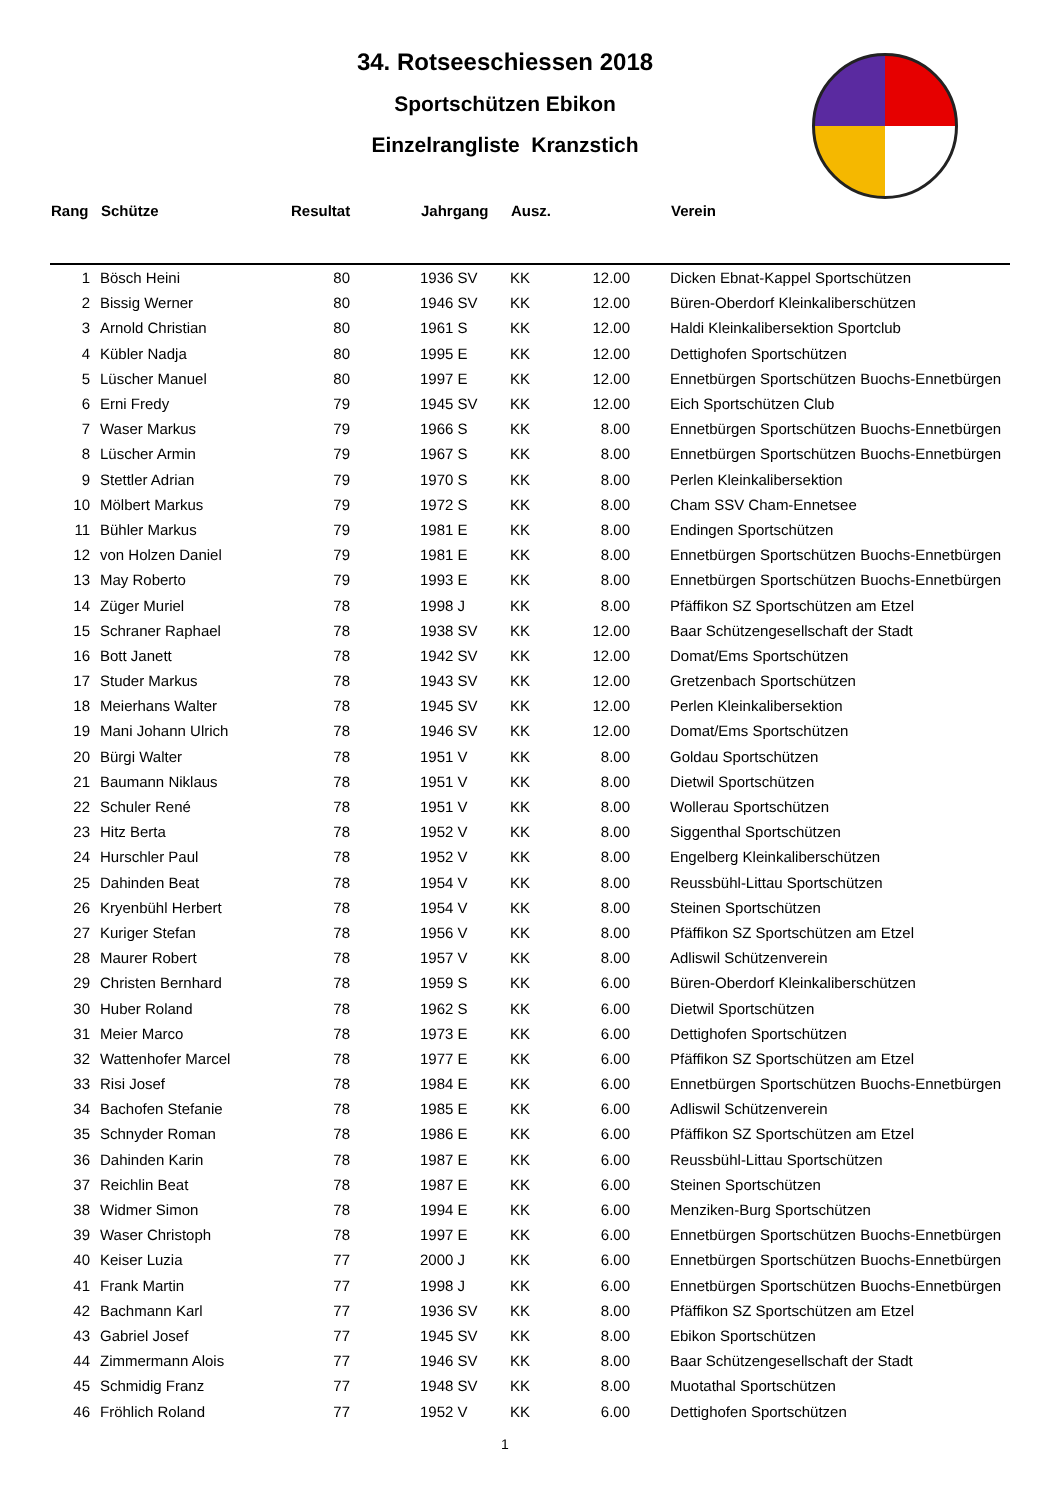34. Rotseeschiessen 2018
Sportschützen Ebikon
Einzelrangliste Kranzstich
| Rang | | Schütze | Resultat | | Jahrgang | Ausz. | | | Verein |
| --- | --- | --- | --- | --- | --- | --- | --- | --- | --- |
| 1 | | Bösch Heini | 80 | | 1936 SV | KK | 12.00 | | Dicken Ebnat-Kappel Sportschützen |
| 2 | | Bissig Werner | 80 | | 1946 SV | KK | 12.00 | | Büren-Oberdorf Kleinkaliberschützen |
| 3 | | Arnold Christian | 80 | | 1961 S | KK | 12.00 | | Haldi Kleinkalibersektion Sportclub |
| 4 | | Kübler Nadja | 80 | | 1995 E | KK | 12.00 | | Dettighofen Sportschützen |
| 5 | | Lüscher Manuel | 80 | | 1997 E | KK | 12.00 | | Ennetbürgen Sportschützen Buochs-Ennetbürgen |
| 6 | | Erni Fredy | 79 | | 1945 SV | KK | 12.00 | | Eich Sportschützen Club |
| 7 | | Waser Markus | 79 | | 1966 S | KK | 8.00 | | Ennetbürgen Sportschützen Buochs-Ennetbürgen |
| 8 | | Lüscher Armin | 79 | | 1967 S | KK | 8.00 | | Ennetbürgen Sportschützen Buochs-Ennetbürgen |
| 9 | | Stettler Adrian | 79 | | 1970 S | KK | 8.00 | | Perlen Kleinkalibersektion |
| 10 | | Mölbert Markus | 79 | | 1972 S | KK | 8.00 | | Cham SSV Cham-Ennetsee |
| 11 | | Bühler Markus | 79 | | 1981 E | KK | 8.00 | | Endingen Sportschützen |
| 12 | | von Holzen Daniel | 79 | | 1981 E | KK | 8.00 | | Ennetbürgen Sportschützen Buochs-Ennetbürgen |
| 13 | | May Roberto | 79 | | 1993 E | KK | 8.00 | | Ennetbürgen Sportschützen Buochs-Ennetbürgen |
| 14 | | Züger Muriel | 78 | | 1998 J | KK | 8.00 | | Pfäffikon SZ Sportschützen am Etzel |
| 15 | | Schraner Raphael | 78 | | 1938 SV | KK | 12.00 | | Baar Schützengesellschaft der Stadt |
| 16 | | Bott Janett | 78 | | 1942 SV | KK | 12.00 | | Domat/Ems Sportschützen |
| 17 | | Studer Markus | 78 | | 1943 SV | KK | 12.00 | | Gretzenbach Sportschützen |
| 18 | | Meierhans Walter | 78 | | 1945 SV | KK | 12.00 | | Perlen Kleinkalibersektion |
| 19 | | Mani Johann Ulrich | 78 | | 1946 SV | KK | 12.00 | | Domat/Ems Sportschützen |
| 20 | | Bürgi Walter | 78 | | 1951 V | KK | 8.00 | | Goldau Sportschützen |
| 21 | | Baumann Niklaus | 78 | | 1951 V | KK | 8.00 | | Dietwil Sportschützen |
| 22 | | Schuler René | 78 | | 1951 V | KK | 8.00 | | Wollerau Sportschützen |
| 23 | | Hitz Berta | 78 | | 1952 V | KK | 8.00 | | Siggenthal Sportschützen |
| 24 | | Hurschler Paul | 78 | | 1952 V | KK | 8.00 | | Engelberg Kleinkaliberschützen |
| 25 | | Dahinden Beat | 78 | | 1954 V | KK | 8.00 | | Reussbühl-Littau Sportschützen |
| 26 | | Kryenbühl Herbert | 78 | | 1954 V | KK | 8.00 | | Steinen Sportschützen |
| 27 | | Kuriger Stefan | 78 | | 1956 V | KK | 8.00 | | Pfäffikon SZ Sportschützen am Etzel |
| 28 | | Maurer Robert | 78 | | 1957 V | KK | 8.00 | | Adliswil Schützenverein |
| 29 | | Christen Bernhard | 78 | | 1959 S | KK | 6.00 | | Büren-Oberdorf Kleinkaliberschützen |
| 30 | | Huber Roland | 78 | | 1962 S | KK | 6.00 | | Dietwil Sportschützen |
| 31 | | Meier Marco | 78 | | 1973 E | KK | 6.00 | | Dettighofen Sportschützen |
| 32 | | Wattenhofer Marcel | 78 | | 1977 E | KK | 6.00 | | Pfäffikon SZ Sportschützen am Etzel |
| 33 | | Risi Josef | 78 | | 1984 E | KK | 6.00 | | Ennetbürgen Sportschützen Buochs-Ennetbürgen |
| 34 | | Bachofen Stefanie | 78 | | 1985 E | KK | 6.00 | | Adliswil Schützenverein |
| 35 | | Schnyder Roman | 78 | | 1986 E | KK | 6.00 | | Pfäffikon SZ Sportschützen am Etzel |
| 36 | | Dahinden Karin | 78 | | 1987 E | KK | 6.00 | | Reussbühl-Littau Sportschützen |
| 37 | | Reichlin Beat | 78 | | 1987 E | KK | 6.00 | | Steinen Sportschützen |
| 38 | | Widmer Simon | 78 | | 1994 E | KK | 6.00 | | Menziken-Burg Sportschützen |
| 39 | | Waser Christoph | 78 | | 1997 E | KK | 6.00 | | Ennetbürgen Sportschützen Buochs-Ennetbürgen |
| 40 | | Keiser Luzia | 77 | | 2000 J | KK | 6.00 | | Ennetbürgen Sportschützen Buochs-Ennetbürgen |
| 41 | | Frank Martin | 77 | | 1998 J | KK | 6.00 | | Ennetbürgen Sportschützen Buochs-Ennetbürgen |
| 42 | | Bachmann Karl | 77 | | 1936 SV | KK | 8.00 | | Pfäffikon SZ Sportschützen am Etzel |
| 43 | | Gabriel Josef | 77 | | 1945 SV | KK | 8.00 | | Ebikon Sportschützen |
| 44 | | Zimmermann Alois | 77 | | 1946 SV | KK | 8.00 | | Baar Schützengesellschaft der Stadt |
| 45 | | Schmidig Franz | 77 | | 1948 SV | KK | 8.00 | | Muotathal Sportschützen |
| 46 | | Fröhlich Roland | 77 | | 1952 V | KK | 6.00 | | Dettighofen Sportschützen |
1